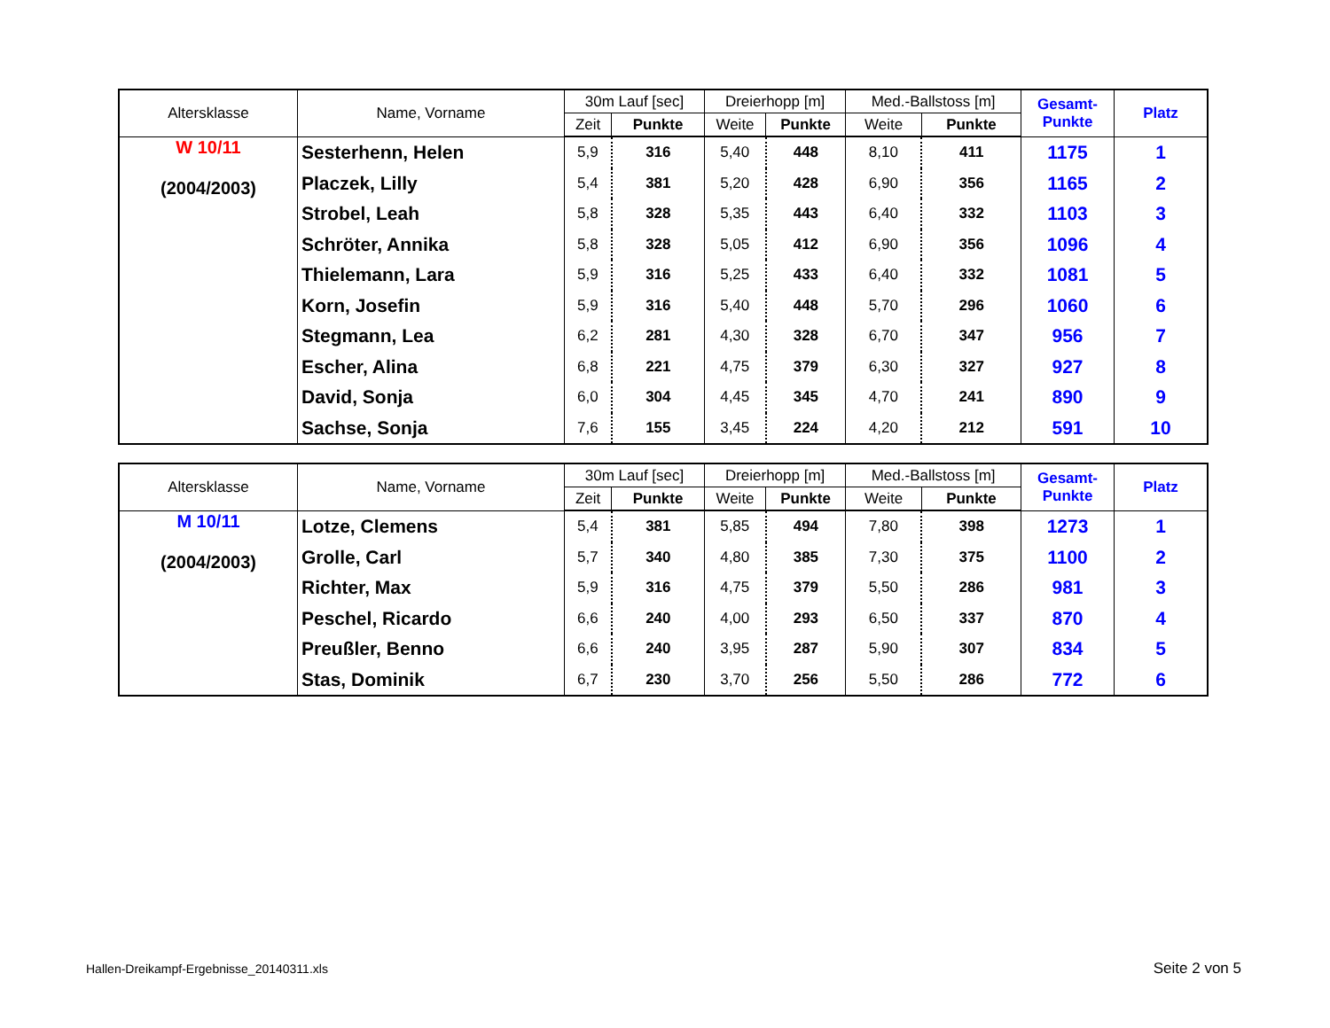| Altersklasse | Name, Vorname | 30m Lauf [sec] | | Dreierhopp [m] | | Med.-Ballstoss [m] | | Gesamt- Punkte | Platz |
| --- | --- | --- | --- | --- | --- | --- | --- | --- | --- |
| | | Zeit | Punkte | Weite | Punkte | Weite | Punkte | | |
| W 10/11 (2004/2003) | Sesterhenn, Helen | 5,9 | 316 | 5,40 | 448 | 8,10 | 411 | 1175 | 1 |
| | Placzek, Lilly | 5,4 | 381 | 5,20 | 428 | 6,90 | 356 | 1165 | 2 |
| | Strobel, Leah | 5,8 | 328 | 5,35 | 443 | 6,40 | 332 | 1103 | 3 |
| | Schröter, Annika | 5,8 | 328 | 5,05 | 412 | 6,90 | 356 | 1096 | 4 |
| | Thielemann, Lara | 5,9 | 316 | 5,25 | 433 | 6,40 | 332 | 1081 | 5 |
| | Korn, Josefin | 5,9 | 316 | 5,40 | 448 | 5,70 | 296 | 1060 | 6 |
| | Stegmann, Lea | 6,2 | 281 | 4,30 | 328 | 6,70 | 347 | 956 | 7 |
| | Escher, Alina | 6,8 | 221 | 4,75 | 379 | 6,30 | 327 | 927 | 8 |
| | David, Sonja | 6,0 | 304 | 4,45 | 345 | 4,70 | 241 | 890 | 9 |
| | Sachse, Sonja | 7,6 | 155 | 3,45 | 224 | 4,20 | 212 | 591 | 10 |
| Altersklasse | Name, Vorname | 30m Lauf [sec] | | Dreierhopp [m] | | Med.-Ballstoss [m] | | Gesamt- Punkte | Platz |
| --- | --- | --- | --- | --- | --- | --- | --- | --- | --- |
| | | Zeit | Punkte | Weite | Punkte | Weite | Punkte | | |
| M 10/11 (2004/2003) | Lotze, Clemens | 5,4 | 381 | 5,85 | 494 | 7,80 | 398 | 1273 | 1 |
| | Grolle, Carl | 5,7 | 340 | 4,80 | 385 | 7,30 | 375 | 1100 | 2 |
| | Richter, Max | 5,9 | 316 | 4,75 | 379 | 5,50 | 286 | 981 | 3 |
| | Peschel, Ricardo | 6,6 | 240 | 4,00 | 293 | 6,50 | 337 | 870 | 4 |
| | Preußler, Benno | 6,6 | 240 | 3,95 | 287 | 5,90 | 307 | 834 | 5 |
| | Stas, Dominik | 6,7 | 230 | 3,70 | 256 | 5,50 | 286 | 772 | 6 |
Hallen-Dreikampf-Ergebnisse_20140311.xls
Seite 2 von 5